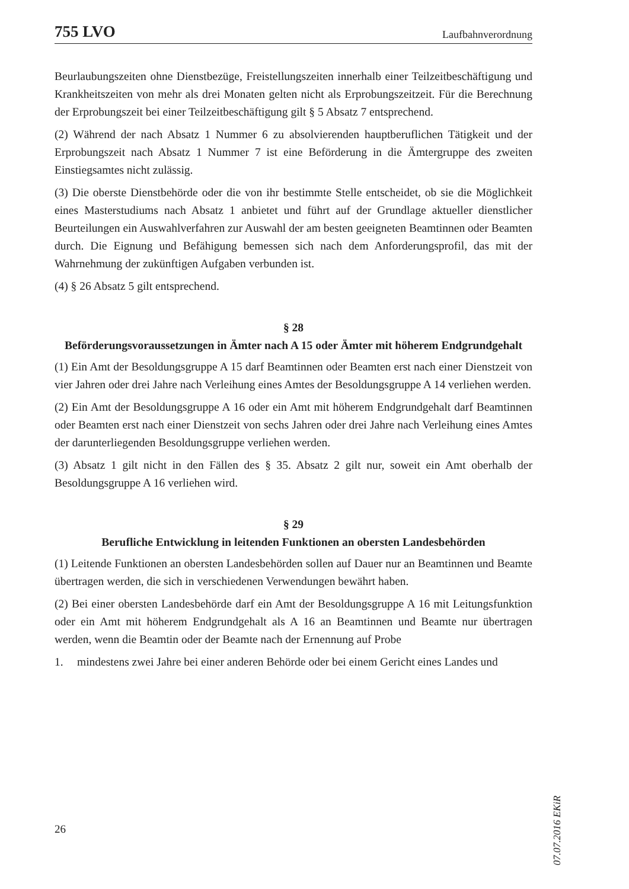755 LVO Laufbahnverordnung
Beurlaubungszeiten ohne Dienstbezüge, Freistellungszeiten innerhalb einer Teilzeitbeschäftigung und Krankheitszeiten von mehr als drei Monaten gelten nicht als Erprobungszeitzeit. Für die Berechnung der Erprobungszeit bei einer Teilzeitbeschäftigung gilt § 5 Absatz 7 entsprechend.
(2) Während der nach Absatz 1 Nummer 6 zu absolvierenden hauptberuflichen Tätigkeit und der Erprobungszeit nach Absatz 1 Nummer 7 ist eine Beförderung in die Ämtergruppe des zweiten Einstiegsamtes nicht zulässig.
(3) Die oberste Dienstbehörde oder die von ihr bestimmte Stelle entscheidet, ob sie die Möglichkeit eines Masterstudiums nach Absatz 1 anbietet und führt auf der Grundlage aktueller dienstlicher Beurteilungen ein Auswahlverfahren zur Auswahl der am besten geeigneten Beamtinnen oder Beamten durch. Die Eignung und Befähigung bemessen sich nach dem Anforderungsprofil, das mit der Wahrnehmung der zukünftigen Aufgaben verbunden ist.
(4) § 26 Absatz 5 gilt entsprechend.
§ 28
Beförderungsvoraussetzungen in Ämter nach A 15 oder Ämter mit höherem Endgrundgehalt
(1) Ein Amt der Besoldungsgruppe A 15 darf Beamtinnen oder Beamten erst nach einer Dienstzeit von vier Jahren oder drei Jahre nach Verleihung eines Amtes der Besoldungsgruppe A 14 verliehen werden.
(2) Ein Amt der Besoldungsgruppe A 16 oder ein Amt mit höherem Endgrundgehalt darf Beamtinnen oder Beamten erst nach einer Dienstzeit von sechs Jahren oder drei Jahre nach Verleihung eines Amtes der darunterliegenden Besoldungsgruppe verliehen werden.
(3) Absatz 1 gilt nicht in den Fällen des § 35. Absatz 2 gilt nur, soweit ein Amt oberhalb der Besoldungsgruppe A 16 verliehen wird.
§ 29
Berufliche Entwicklung in leitenden Funktionen an obersten Landesbehörden
(1) Leitende Funktionen an obersten Landesbehörden sollen auf Dauer nur an Beamtinnen und Beamte übertragen werden, die sich in verschiedenen Verwendungen bewährt haben.
(2) Bei einer obersten Landesbehörde darf ein Amt der Besoldungsgruppe A 16 mit Leitungsfunktion oder ein Amt mit höherem Endgrundgehalt als A 16 an Beamtinnen und Beamte nur übertragen werden, wenn die Beamtin oder der Beamte nach der Ernennung auf Probe
1. mindestens zwei Jahre bei einer anderen Behörde oder bei einem Gericht eines Landes und
07.07.2016 EKiR
26